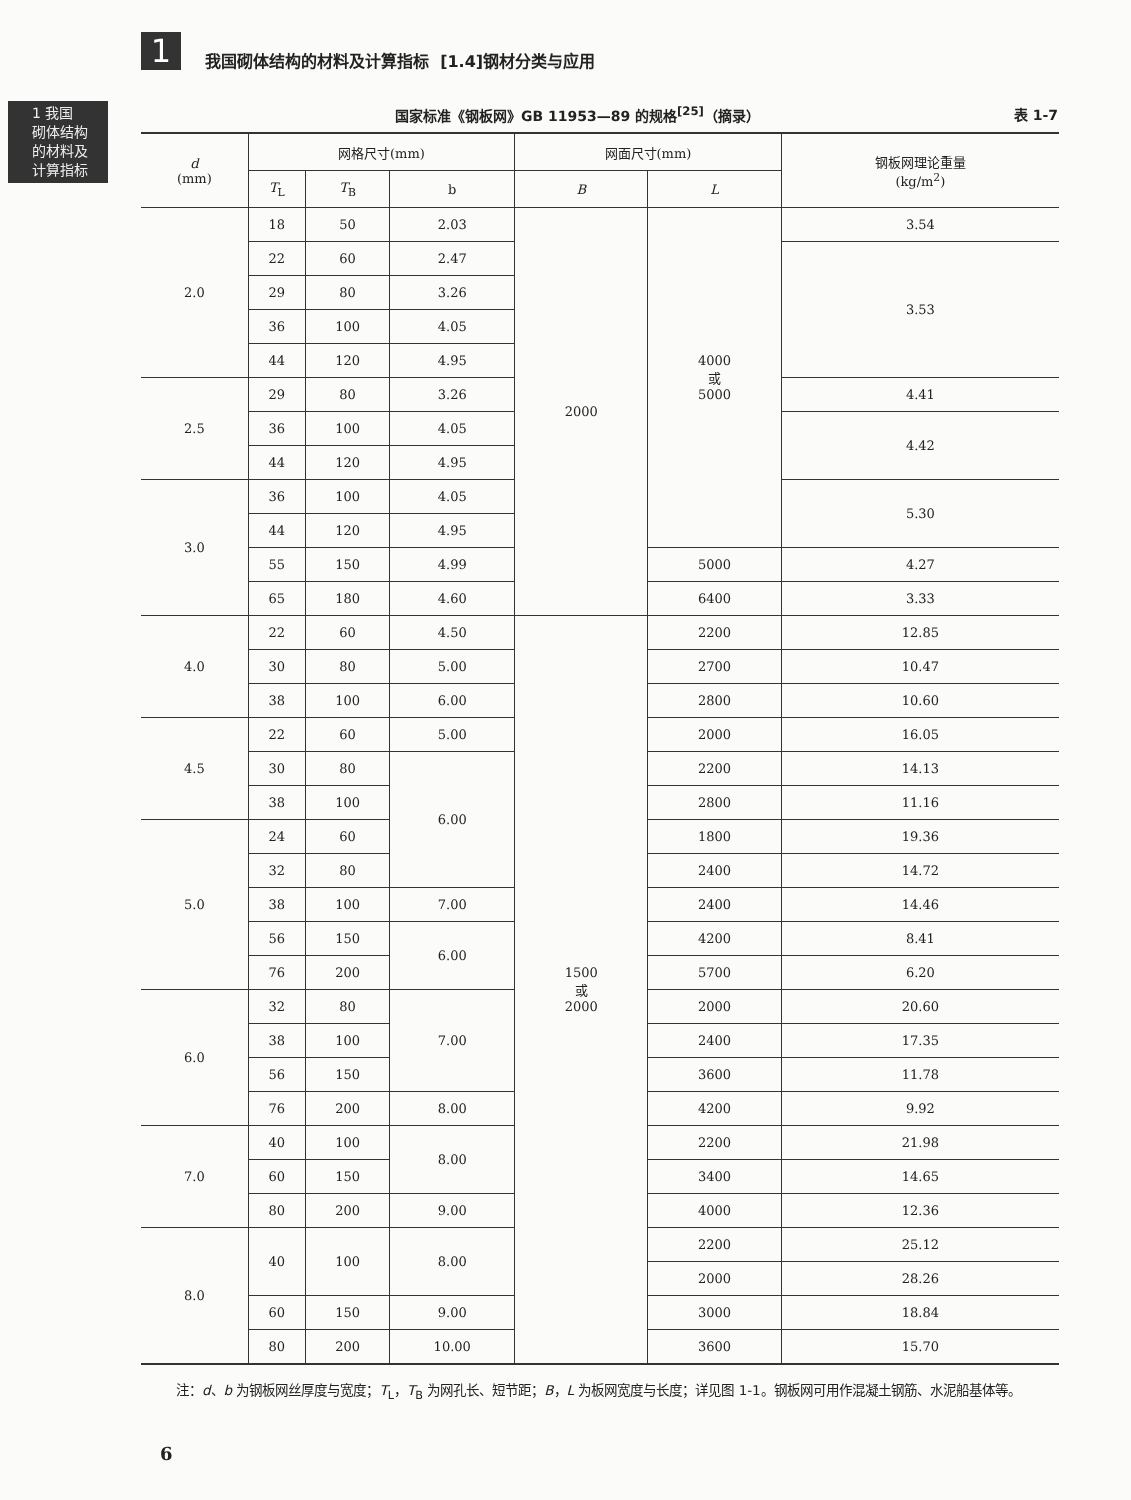1
我国砌体结构的材料及计算指标 [1.4]钢材分类与应用
1 我国
砌体结构
的材料及
计算指标
国家标准《钢板网》GB 11953—89 的规格<sup>[25]</sup>（摘录）
表 1-7
| d (mm) | 网格尺寸(mm) | | | 网面尺寸(mm) | | 钢板网理论重量 (kg/m<sup>2</sup>) |
| --- | --- | --- | --- | --- | --- | --- |
| | T<sub>L</sub> | T<sub>B</sub> | b | B | L | |
| 2.0 | 18 | 50 | 2.03 | 2000 | 4000 或 5000 | 3.54 |
| | 22 | 60 | 2.47 | | | 3.53 |
| | 29 | 80 | 3.26 | | | |
| | 36 | 100 | 4.05 | | | |
| | 44 | 120 | 4.95 | | | |
| 2.5 | 29 | 80 | 3.26 | | | 4.41 |
| | 36 | 100 | 4.05 | | | 4.42 |
| | 44 | 120 | 4.95 | | | |
| 3.0 | 36 | 100 | 4.05 | | | 5.30 |
| | 44 | 120 | 4.95 | | | |
| | 55 | 150 | 4.99 | | 5000 | 4.27 |
| | 65 | 180 | 4.60 | | 6400 | 3.33 |
| 4.0 | 22 | 60 | 4.50 | 1500 或 2000 | 2200 | 12.85 |
| | 30 | 80 | 5.00 | | 2700 | 10.47 |
| | 38 | 100 | 6.00 | | 2800 | 10.60 |
| 4.5 | 22 | 60 | 5.00 | | 2000 | 16.05 |
| | 30 | 80 | 6.00 | | 2200 | 14.13 |
| | 38 | 100 | | | 2800 | 11.16 |
| 5.0 | 24 | 60 | | | 1800 | 19.36 |
| | 32 | 80 | | | 2400 | 14.72 |
| | 38 | 100 | 7.00 | | 2400 | 14.46 |
| | 56 | 150 | 6.00 | | 4200 | 8.41 |
| | 76 | 200 | | | 5700 | 6.20 |
| 6.0 | 32 | 80 | 7.00 | | 2000 | 20.60 |
| | 38 | 100 | | | 2400 | 17.35 |
| | 56 | 150 | | | 3600 | 11.78 |
| | 76 | 200 | 8.00 | | 4200 | 9.92 |
| 7.0 | 40 | 100 | 8.00 | | 2200 | 21.98 |
| | 60 | 150 | | | 3400 | 14.65 |
| | 80 | 200 | 9.00 | | 4000 | 12.36 |
| 8.0 | 40 | 100 | 8.00 | | 2200 | 25.12 |
| | | | | | 2000 | 28.26 |
| | 60 | 150 | 9.00 | | 3000 | 18.84 |
| | 80 | 200 | 10.00 | | 3600 | 15.70 |
注：d、b 为钢板网丝厚度与宽度；T<sub>L</sub>，T<sub>B</sub> 为网孔长、短节距；B，L 为板网宽度与长度；详见图 1-1。钢板网可用作混凝土钢筋、水泥船基体等。
6